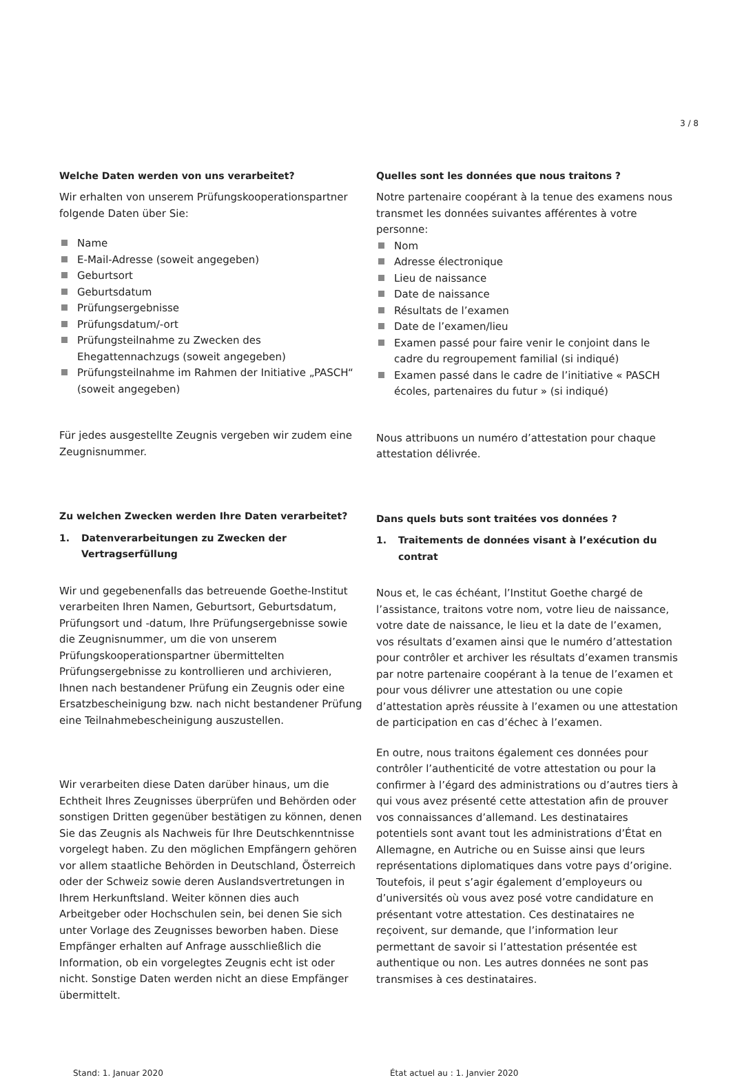3 / 8
Welche Daten werden von uns verarbeitet?
Wir erhalten von unserem Prüfungskooperationspartner folgende Daten über Sie:
Name
E-Mail-Adresse (soweit angegeben)
Geburtsort
Geburtsdatum
Prüfungsergebnisse
Prüfungsdatum/-ort
Prüfungsteilnahme zu Zwecken des Ehegattennachzugs (soweit angegeben)
Prüfungsteilnahme im Rahmen der Initiative „PASCH“ (soweit angegeben)
Für jedes ausgestellte Zeugnis vergeben wir zudem eine Zeugnisnummer.
Zu welchen Zwecken werden Ihre Daten verarbeitet?
1. Datenverarbeitungen zu Zwecken der Vertragserfüllung
Wir und gegebenenfalls das betreuende Goethe-Institut verarbeiten Ihren Namen, Geburtsort, Geburtsdatum, Prüfungsort und -datum, Ihre Prüfungsergebnisse sowie die Zeugnisnummer, um die von unserem Prüfungskooperationspartner übermittelten Prüfungsergebnisse zu kontrollieren und archivieren, Ihnen nach bestandener Prüfung ein Zeugnis oder eine Ersatzbescheinigung bzw. nach nicht bestandener Prüfung eine Teilnahmebescheinigung auszustellen.
Wir verarbeiten diese Daten darüber hinaus, um die Echtheit Ihres Zeugnisses überprüfen und Behörden oder sonstigen Dritten gegenüber bestätigen zu können, denen Sie das Zeugnis als Nachweis für Ihre Deutschkenntnisse vorgelegt haben. Zu den möglichen Empfängern gehören vor allem staatliche Behörden in Deutschland, Österreich oder der Schweiz sowie deren Auslandsvertretungen in Ihrem Herkunftsland. Weiter können dies auch Arbeitgeber oder Hochschulen sein, bei denen Sie sich unter Vorlage des Zeugnisses beworben haben. Diese Empfänger erhalten auf Anfrage ausschließlich die Information, ob ein vorgelegtes Zeugnis echt ist oder nicht. Sonstige Daten werden nicht an diese Empfänger übermittelt.
Quelles sont les données que nous traitons ?
Notre partenaire coopérant à la tenue des examens nous transmet les données suivantes afférentes à votre personne:
Nom
Adresse électronique
Lieu de naissance
Date de naissance
Résultats de l’examen
Date de l’examen/lieu
Examen passé pour faire venir le conjoint dans le cadre du regroupement familial (si indiqué)
Examen passé dans le cadre de l’initiative « PASCH écoles, partenaires du futur » (si indiqué)
Nous attribuons un numéro d’attestation pour chaque attestation délivrée.
Dans quels buts sont traitées vos données ?
1. Traitements de données visant à l’exécution du contrat
Nous et, le cas échéant, l’Institut Goethe chargé de l’assistance, traitons votre nom, votre lieu de naissance, votre date de naissance, le lieu et la date de l’examen, vos résultats d’examen ainsi que le numéro d’attestation pour contrôler et archiver les résultats d’examen transmis par notre partenaire coopérant à la tenue de l’examen et pour vous délivrer une attestation ou une copie d’attestation après réussite à l’examen ou une attestation de participation en cas d’échec à l’examen.
En outre, nous traitons également ces données pour contrôler l’authenticité de votre attestation ou pour la confirmer à l’égard des administrations ou d’autres tiers à qui vous avez présenté cette attestation afin de prouver vos connaissances d’allemand. Les destinataires potentiels sont avant tout les administrations d’État en Allemagne, en Autriche ou en Suisse ainsi que leurs représentations diplomatiques dans votre pays d’origine. Toutefois, il peut s’agir également d’employeurs ou d’universités où vous avez posé votre candidature en présentant votre attestation. Ces destinataires ne reçoivent, sur demande, que l’information leur permettant de savoir si l’attestation présentée est authentique ou non. Les autres données ne sont pas transmises à ces destinataires.
Stand: 1. Januar 2020 État actuel au : 1. Janvier 2020